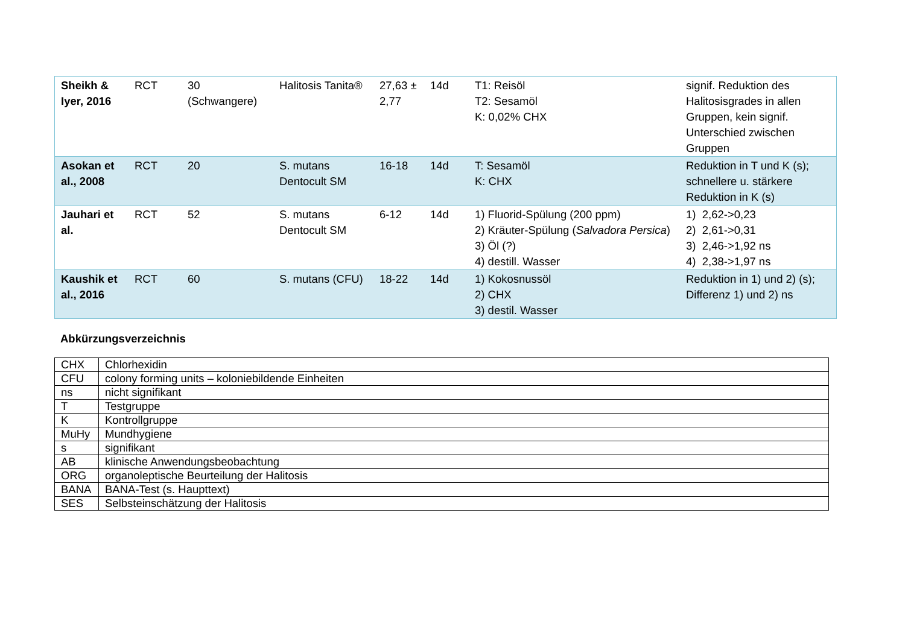| Sheikh & Iyer, 2016 | RCT | 30 (Schwangere) | Halitosis Tanita® | 27,63 ± 2,77 | 14d | T1: Reisöl T2: Sesamöl K: 0,02% CHX | signif. Reduktion des Halitosisgrades in allen Gruppen, kein signif. Unterschied zwischen Gruppen |
| Asokan et al., 2008 | RCT | 20 | S. mutans Dentocult SM | 16-18 | 14d | T: Sesamöl K: CHX | Reduktion in T und K (s); schnellere u. stärkere Reduktion in K (s) |
| Jauhari et al. | RCT | 52 | S. mutans Dentocult SM | 6-12 | 14d | 1) Fluorid-Spülung (200 ppm) 2) Kräuter-Spülung ( Salvadora Persica ) 3) Öl (?) 4) destill. Wasser | 1) 2,62->0,23 2) 2,61->0,31 3) 2,46->1,92 ns 4) 2,38->1,97 ns |
| Kaushik et al., 2016 | RCT | 60 | S. mutans (CFU) | 18-22 | 14d | 1) Kokosnussöl 2) CHX 3) destil. Wasser | Reduktion in 1) und 2) (s); Differenz 1) und 2) ns |
Abkürzungsverzeichnis
| CHX | Chlorhexidin |
| CFU | colony forming units – koloniebildende Einheiten |
| ns | nicht signifikant |
| T | Testgruppe |
| K | Kontrollgruppe |
| MuHy | Mundhygiene |
| s | signifikant |
| AB | klinische Anwendungsbeobachtung |
| ORG | organoleptische Beurteilung der Halitosis |
| BANA | BANA-Test (s. Haupttext) |
| SES | Selbsteinschätzung der Halitosis |